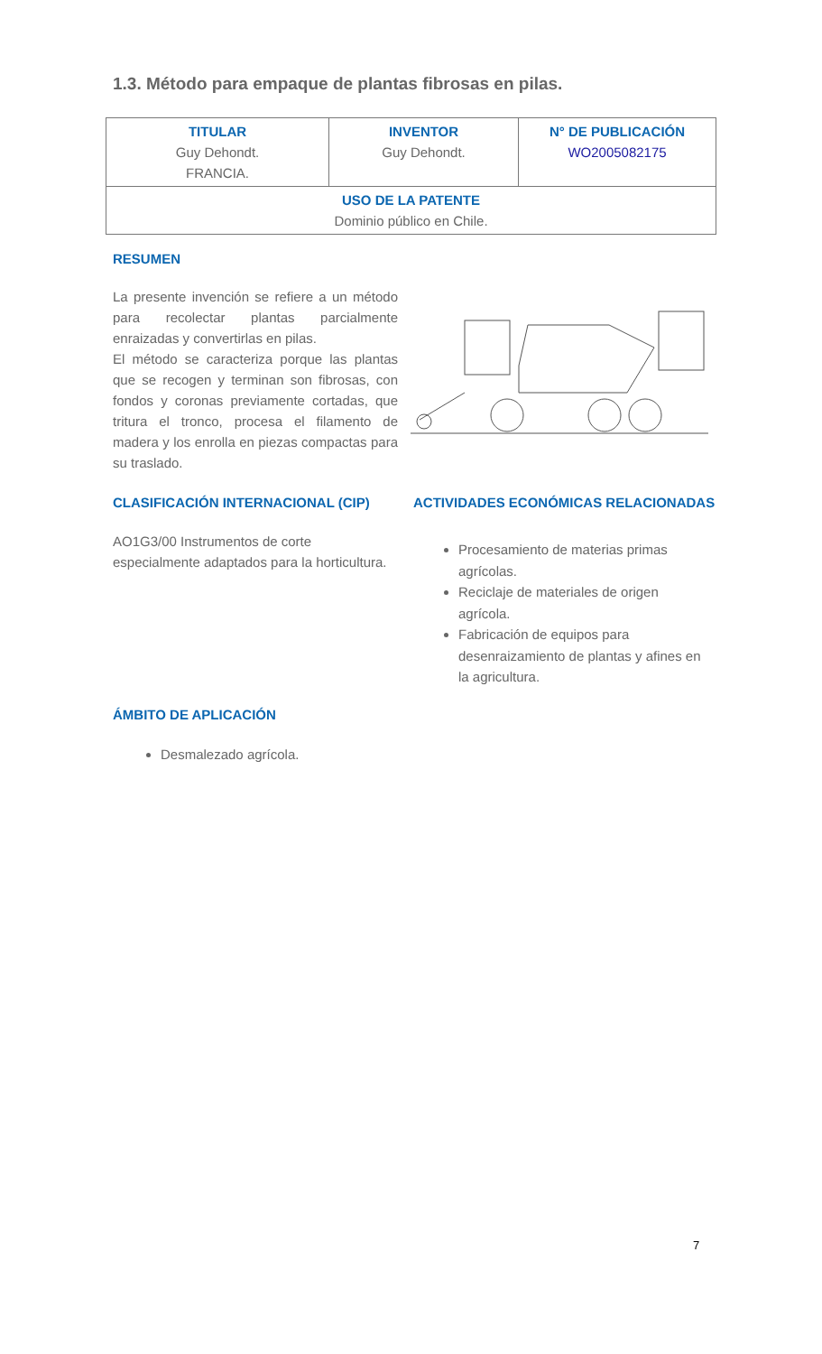1.3. Método para empaque de plantas fibrosas en pilas.
| TITULAR Guy Dehondt. FRANCIA. | INVENTOR Guy Dehondt. | N° DE PUBLICACIÓN WO2005082175 |
| USO DE LA PATENTE Dominio público en Chile. | | |
RESUMEN
La presente invención se refiere a un método para recolectar plantas parcialmente enraizadas y convertirlas en pilas.
El método se caracteriza porque las plantas que se recogen y terminan son fibrosas, con fondos y coronas previamente cortadas, que tritura el tronco, procesa el filamento de madera y los enrolla en piezas compactas para su traslado.
CLASIFICACIÓN INTERNACIONAL (CIP)
AO1G3/00 Instrumentos de corte
especialmente adaptados para la horticultura.
ACTIVIDADES ECONÓMICAS RELACIONADAS
Procesamiento de materias primas agrícolas.
Reciclaje de materiales de origen agrícola.
Fabricación de equipos para desenraizamiento de plantas y afines en la agricultura.
ÁMBITO DE APLICACIÓN
Desmalezado agrícola.
7